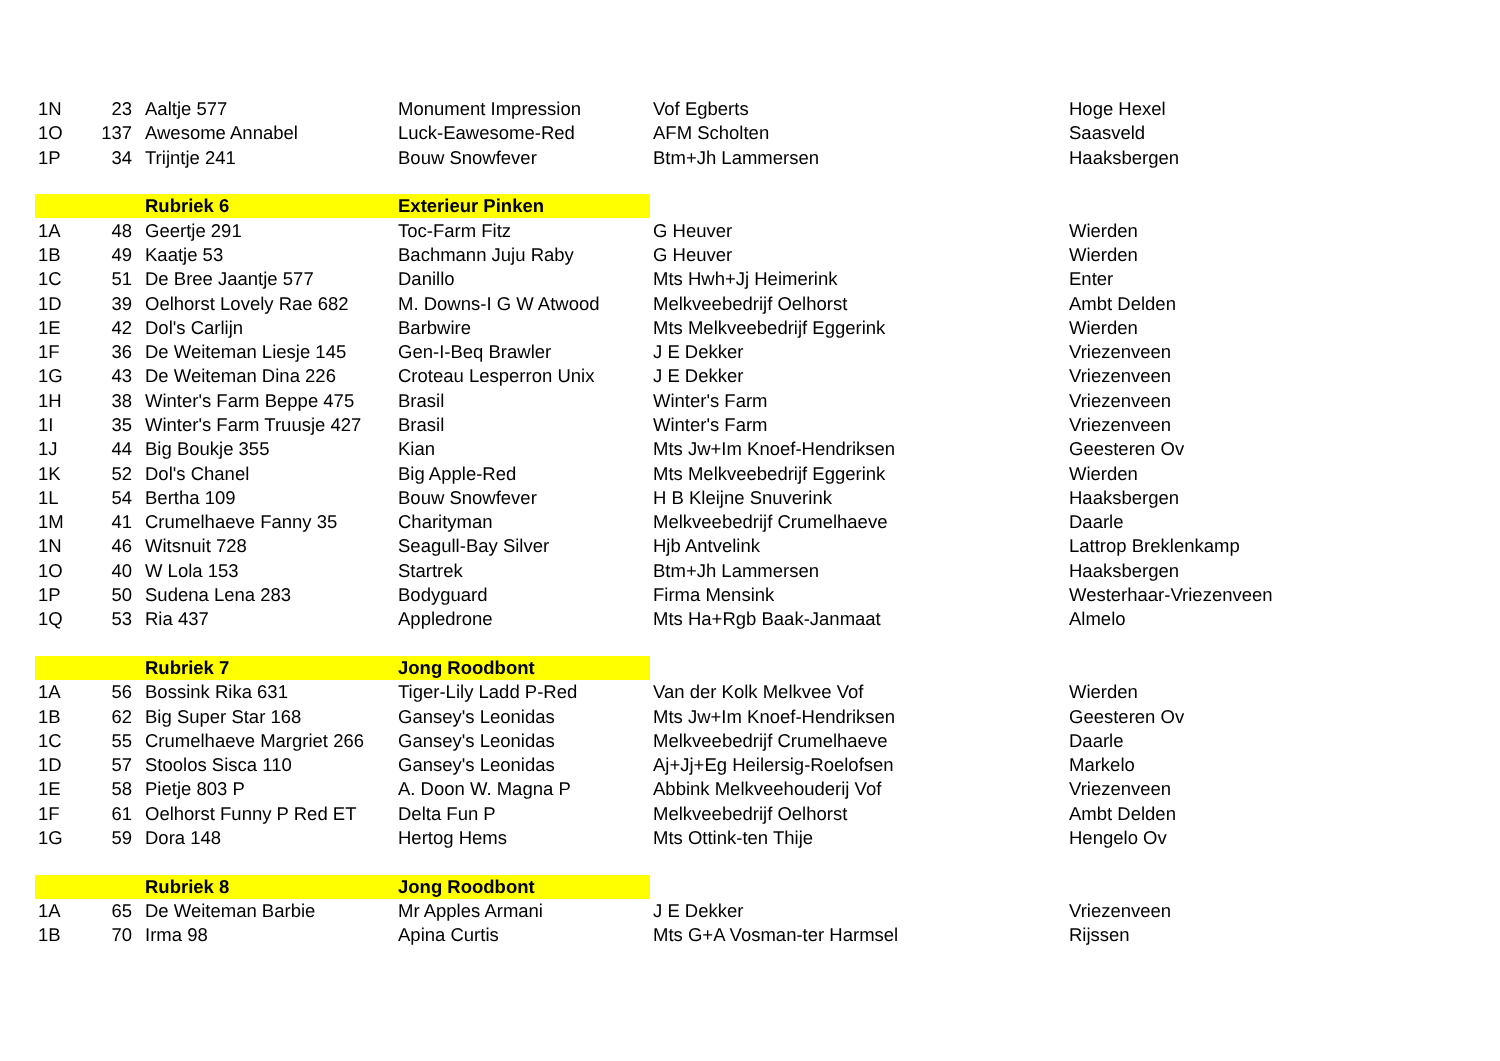| 1N | 23 | Aaltje 577 | Monument Impression | Vof Egberts | Hoge Hexel |
| 1O | 137 | Awesome Annabel | Luck-Eawesome-Red | AFM Scholten | Saasveld |
| 1P | 34 | Trijntje 241 | Bouw Snowfever | Btm+Jh Lammersen | Haaksbergen |
| | | Rubriek 6 | Exterieur Pinken | | |
| 1A | 48 | Geertje 291 | Toc-Farm Fitz | G Heuver | Wierden |
| 1B | 49 | Kaatje 53 | Bachmann Juju Raby | G Heuver | Wierden |
| 1C | 51 | De Bree Jaantje 577 | Danillo | Mts Hwh+Jj Heimerink | Enter |
| 1D | 39 | Oelhorst Lovely Rae 682 | M. Downs-I G W Atwood | Melkveebedrijf Oelhorst | Ambt Delden |
| 1E | 42 | Dol's Carlijn | Barbwire | Mts Melkveebedrijf Eggerink | Wierden |
| 1F | 36 | De Weiteman Liesje 145 | Gen-I-Beq Brawler | J E Dekker | Vriezenveen |
| 1G | 43 | De Weiteman Dina 226 | Croteau Lesperron Unix | J E Dekker | Vriezenveen |
| 1H | 38 | Winter's Farm Beppe 475 | Brasil | Winter's Farm | Vriezenveen |
| 1I | 35 | Winter's Farm Truusje 427 | Brasil | Winter's Farm | Vriezenveen |
| 1J | 44 | Big Boukje 355 | Kian | Mts Jw+Im Knoef-Hendriksen | Geesteren Ov |
| 1K | 52 | Dol's Chanel | Big Apple-Red | Mts Melkveebedrijf Eggerink | Wierden |
| 1L | 54 | Bertha 109 | Bouw Snowfever | H B Kleijne Snuverink | Haaksbergen |
| 1M | 41 | Crumelhaeve Fanny 35 | Charityman | Melkveebedrijf Crumelhaeve | Daarle |
| 1N | 46 | Witsnuit 728 | Seagull-Bay Silver | Hjb Antvelink | Lattrop Breklenkamp |
| 1O | 40 | W Lola 153 | Startrek | Btm+Jh Lammersen | Haaksbergen |
| 1P | 50 | Sudena Lena 283 | Bodyguard | Firma Mensink | Westerhaar-Vriezenveen |
| 1Q | 53 | Ria 437 | Appledrone | Mts Ha+Rgb Baak-Janmaat | Almelo |
| | | Rubriek 7 | Jong Roodbont | | |
| 1A | 56 | Bossink Rika 631 | Tiger-Lily Ladd P-Red | Van der Kolk Melkvee Vof | Wierden |
| 1B | 62 | Big Super Star 168 | Gansey's Leonidas | Mts Jw+Im Knoef-Hendriksen | Geesteren Ov |
| 1C | 55 | Crumelhaeve Margriet 266 | Gansey's Leonidas | Melkveebedrijf Crumelhaeve | Daarle |
| 1D | 57 | Stoolos Sisca 110 | Gansey's Leonidas | Aj+Jj+Eg Heilersig-Roelofsen | Markelo |
| 1E | 58 | Pietje 803 P | A. Doon W. Magna P | Abbink Melkveehouderij Vof | Vriezenveen |
| 1F | 61 | Oelhorst Funny P Red ET | Delta Fun P | Melkveebedrijf Oelhorst | Ambt Delden |
| 1G | 59 | Dora 148 | Hertog Hems | Mts Ottink-ten Thije | Hengelo Ov |
| | | Rubriek 8 | Jong Roodbont | | |
| 1A | 65 | De Weiteman Barbie | Mr Apples Armani | J E Dekker | Vriezenveen |
| 1B | 70 | Irma 98 | Apina Curtis | Mts G+A Vosman-ter Harmsel | Rijssen |